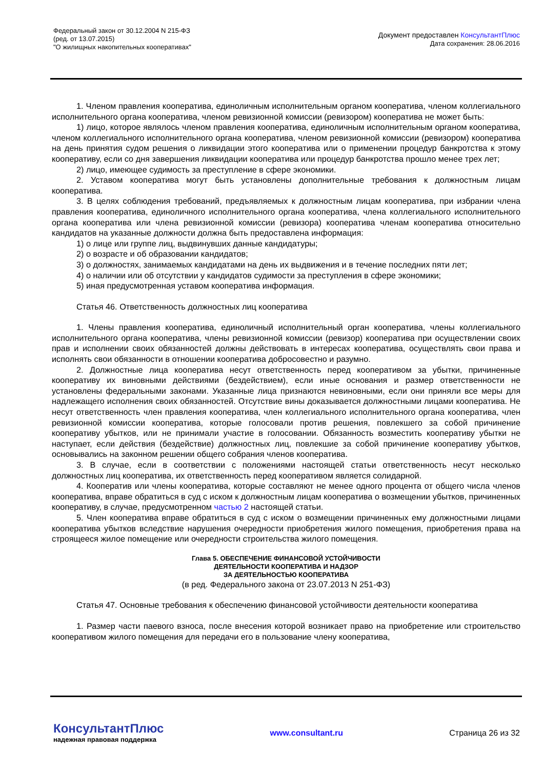Федеральный закон от 30.12.2004 N 215-ФЗ
(ред. от 13.07.2015)
"О жилищных накопительных кооперативах"
Документ предоставлен КонсультантПлюс
Дата сохранения: 28.06.2016
1. Членом правления кооператива, единоличным исполнительным органом кооператива, членом коллегиального исполнительного органа кооператива, членом ревизионной комиссии (ревизором) кооператива не может быть:
1) лицо, которое являлось членом правления кооператива, единоличным исполнительным органом кооператива, членом коллегиального исполнительного органа кооператива, членом ревизионной комиссии (ревизором) кооператива на день принятия судом решения о ликвидации этого кооператива или о применении процедур банкротства к этому кооперативу, если со дня завершения ликвидации кооператива или процедур банкротства прошло менее трех лет;
2) лицо, имеющее судимость за преступление в сфере экономики.
2. Уставом кооператива могут быть установлены дополнительные требования к должностным лицам кооператива.
3. В целях соблюдения требований, предъявляемых к должностным лицам кооператива, при избрании члена правления кооператива, единоличного исполнительного органа кооператива, члена коллегиального исполнительного органа кооператива или члена ревизионной комиссии (ревизора) кооператива членам кооператива относительно кандидатов на указанные должности должна быть предоставлена информация:
1) о лице или группе лиц, выдвинувших данные кандидатуры;
2) о возрасте и об образовании кандидатов;
3) о должностях, занимаемых кандидатами на день их выдвижения и в течение последних пяти лет;
4) о наличии или об отсутствии у кандидатов судимости за преступления в сфере экономики;
5) иная предусмотренная уставом кооператива информация.
Статья 46. Ответственность должностных лиц кооператива
1. Члены правления кооператива, единоличный исполнительный орган кооператива, члены коллегиального исполнительного органа кооператива, члены ревизионной комиссии (ревизор) кооператива при осуществлении своих прав и исполнении своих обязанностей должны действовать в интересах кооператива, осуществлять свои права и исполнять свои обязанности в отношении кооператива добросовестно и разумно.
2. Должностные лица кооператива несут ответственность перед кооперативом за убытки, причиненные кооперативу их виновными действиями (бездействием), если иные основания и размер ответственности не установлены федеральными законами. Указанные лица признаются невиновными, если они приняли все меры для надлежащего исполнения своих обязанностей. Отсутствие вины доказывается должностными лицами кооператива. Не несут ответственность член правления кооператива, член коллегиального исполнительного органа кооператива, член ревизионной комиссии кооператива, которые голосовали против решения, повлекшего за собой причинение кооперативу убытков, или не принимали участие в голосовании. Обязанность возместить кооперативу убытки не наступает, если действия (бездействие) должностных лиц, повлекшие за собой причинение кооперативу убытков, основывались на законном решении общего собрания членов кооператива.
3. В случае, если в соответствии с положениями настоящей статьи ответственность несут несколько должностных лиц кооператива, их ответственность перед кооперативом является солидарной.
4. Кооператив или члены кооператива, которые составляют не менее одного процента от общего числа членов кооператива, вправе обратиться в суд с иском к должностным лицам кооператива о возмещении убытков, причиненных кооперативу, в случае, предусмотренном частью 2 настоящей статьи.
5. Член кооператива вправе обратиться в суд с иском о возмещении причиненных ему должностными лицами кооператива убытков вследствие нарушения очередности приобретения жилого помещения, приобретения права на строящееся жилое помещение или очередности строительства жилого помещения.
Глава 5. ОБЕСПЕЧЕНИЕ ФИНАНСОВОЙ УСТОЙЧИВОСТИ
ДЕЯТЕЛЬНОСТИ КООПЕРАТИВА И НАДЗОР
ЗА ДЕЯТЕЛЬНОСТЬЮ КООПЕРАТИВА
(в ред. Федерального закона от 23.07.2013 N 251-ФЗ)
Статья 47. Основные требования к обеспечению финансовой устойчивости деятельности кооператива
1. Размер части паевого взноса, после внесения которой возникает право на приобретение или строительство кооперативом жилого помещения для передачи его в пользование члену кооператива,
КонсультантПлюс
надежная правовая поддержка
www.consultant.ru Страница 26 из 32